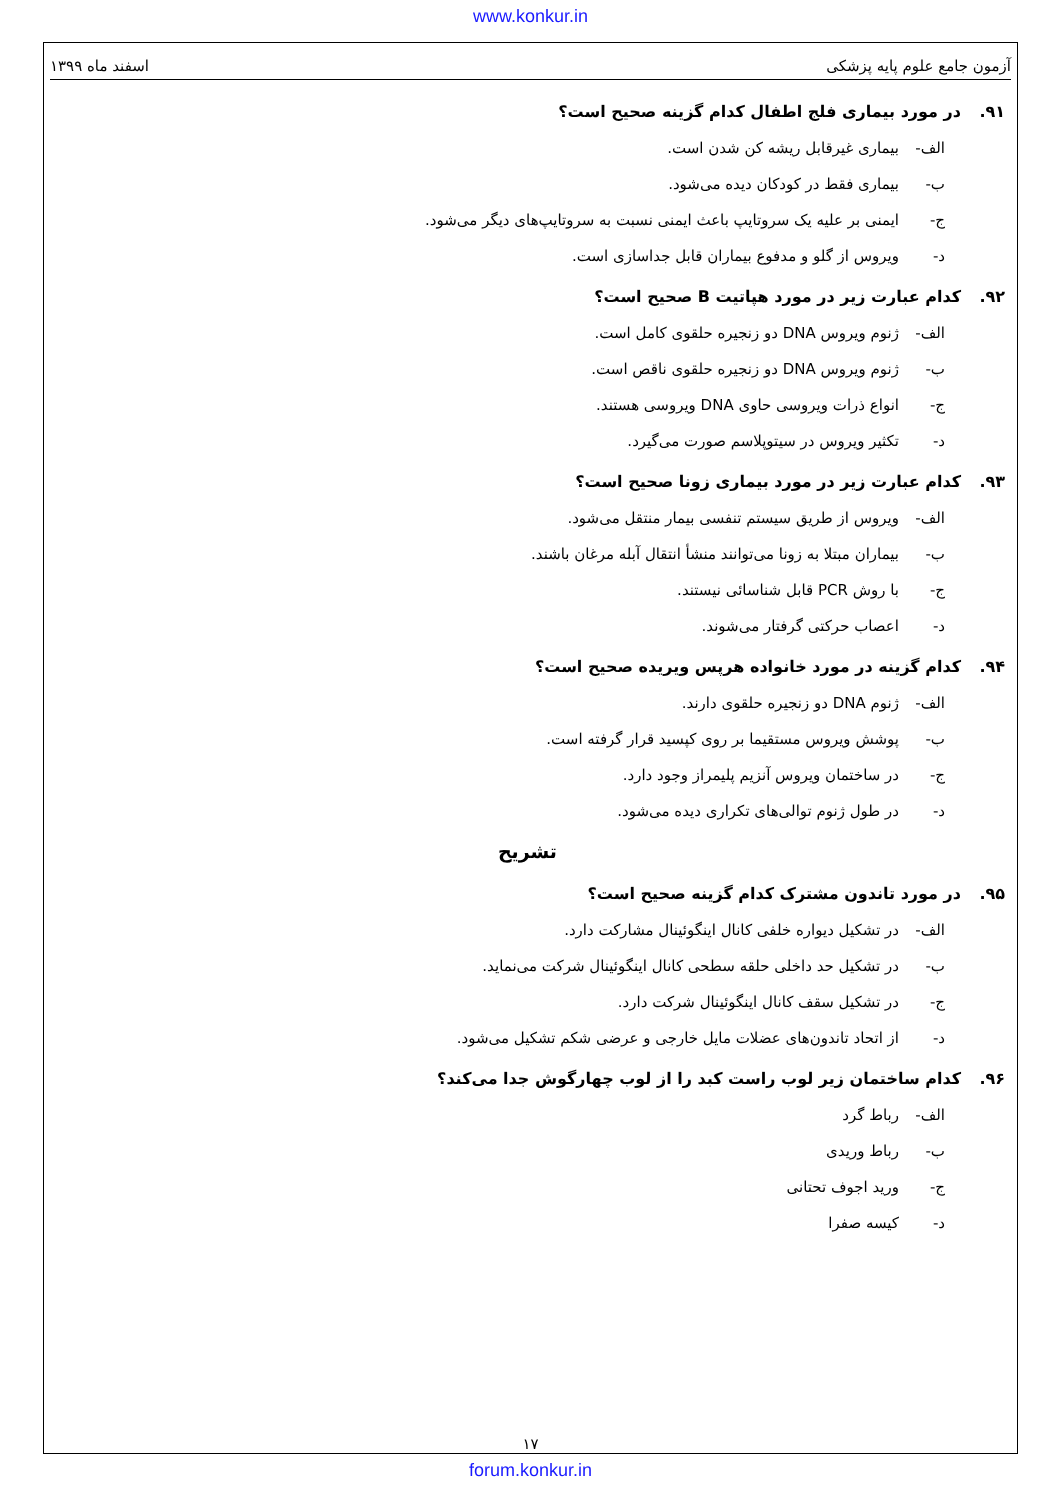www.konkur.in
آزمون جامع علوم پایه پزشکی اسفند ماه ۱۳۹۹
۹۱. در مورد بیماری فلج اطفال کدام گزینه صحیح است؟
الف- بیماری غیرقابل ریشه کن شدن است.
ب- بیماری فقط در کودکان دیده می‌شود.
ج- ایمنی بر علیه یک سروتایپ باعث ایمنی نسبت به سروتایپ‌های دیگر می‌شود.
د- ویروس از گلو و مدفوع بیماران قابل جداسازی است.
۹۲. کدام عبارت زیر در مورد هپاتیت B صحیح است؟
الف- ژنوم ویروس DNA دو زنجیره حلقوی کامل است.
ب- ژنوم ویروس DNA دو زنجیره حلقوی ناقص است.
ج- انواع ذرات ویروسی حاوی DNA ویروسی هستند.
د- تکثیر ویروس در سیتوپلاسم صورت می‌گیرد.
۹۳. کدام عبارت زیر در مورد بیماری زونا صحیح است؟
الف- ویروس از طریق سیستم تنفسی بیمار منتقل می‌شود.
ب- بیماران مبتلا به زونا می‌توانند منشأ انتقال آبله مرغان باشند.
ج- با روش PCR قابل شناسائی نیستند.
د- اعصاب حرکتی گرفتار می‌شوند.
۹۴. کدام گزینه در مورد خانواده هرپس ویریده صحیح است؟
الف- ژنوم DNA دو زنجیره حلقوی دارند.
ب- پوشش ویروس مستقیما بر روی کپسید قرار گرفته است.
ج- در ساختمان ویروس آنزیم پلیمراز وجود دارد.
د- در طول ژنوم توالی‌های تکراری دیده می‌شود.
تشریح
۹۵. در مورد تاندون مشترک کدام گزینه صحیح است؟
الف- در تشکیل دیواره خلفی کانال اینگوئینال مشارکت دارد.
ب- در تشکیل حد داخلی حلقه سطحی کانال اینگوئینال شرکت می‌نماید.
ج- در تشکیل سقف کانال اینگوئینال شرکت دارد.
د- از اتحاد تاندون‌های عضلات مایل خارجی و عرضی شکم تشکیل می‌شود.
۹۶. کدام ساختمان زیر لوب راست کبد را از لوب چهارگوش جدا می‌کند؟
الف- رباط گرد
ب- رباط وریدی
ج- ورید اجوف تحتانی
د- کیسه صفرا
۱۷
forum.konkur.in